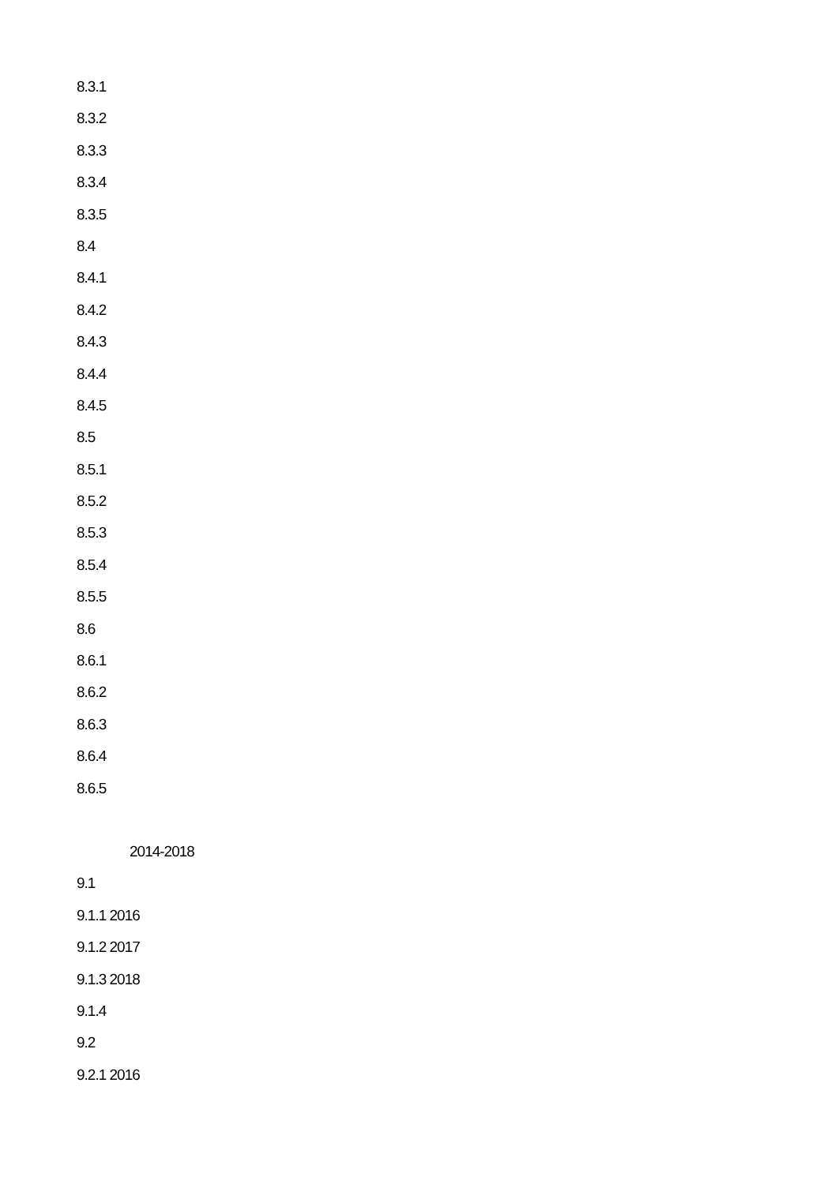8.3.1
8.3.2
8.3.3
8.3.4
8.3.5
8.4
8.4.1
8.4.2
8.4.3
8.4.4
8.4.5
8.5
8.5.1
8.5.2
8.5.3
8.5.4
8.5.5
8.6
8.6.1
8.6.2
8.6.3
8.6.4
8.6.5
2014-2018
9.1
9.1.1 2016
9.1.2 2017
9.1.3 2018
9.1.4
9.2
9.2.1 2016